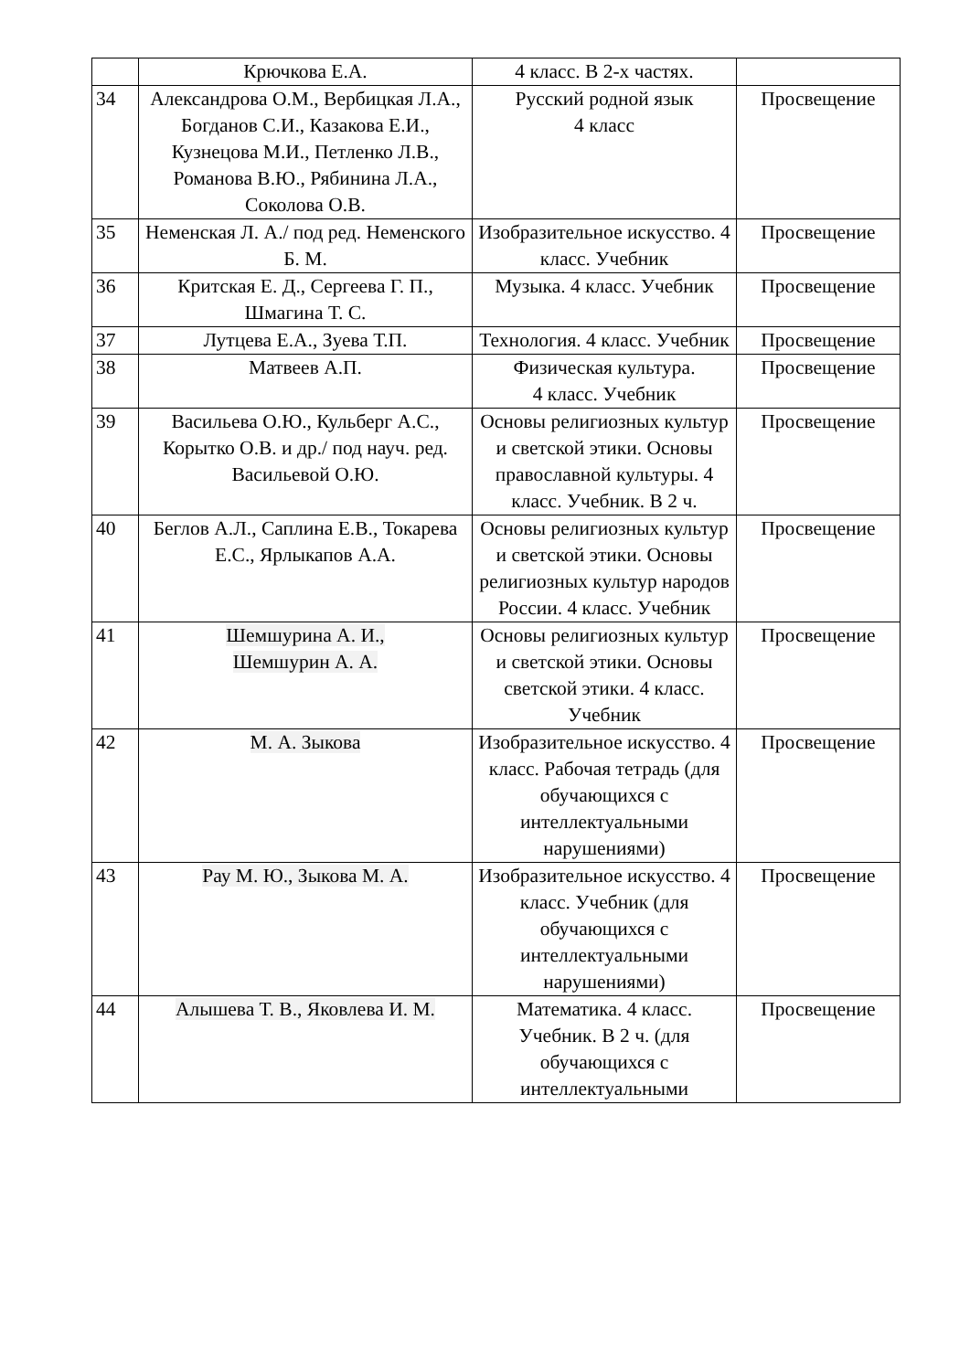| | Крючкова Е.А. | 4 класс. В 2-х частях. | |
| 34 | Александрова О.М., Вербицкая Л.А., Богданов С.И., Казакова Е.И., Кузнецова М.И., Петленко Л.В., Романова В.Ю., Рябинина Л.А., Соколова О.В. | Русский родной язык 4 класс | Просвещение |
| 35 | Неменская Л. А./ под ред. Неменского Б. М. | Изобразительное искусство. 4 класс. Учебник | Просвещение |
| 36 | Критская Е. Д., Сергеева Г. П., Шмагина Т. С. | Музыка. 4 класс. Учебник | Просвещение |
| 37 | Лутцева Е.А., Зуева Т.П. | Технология. 4 класс. Учебник | Просвещение |
| 38 | Матвеев А.П. | Физическая культура. 4 класс. Учебник | Просвещение |
| 39 | Васильева О.Ю., Кульберг А.С., Корытко О.В. и др./ под науч. ред. Васильевой О.Ю. | Основы религиозных культур и светской этики. Основы православной культуры. 4 класс. Учебник. В 2 ч. | Просвещение |
| 40 | Беглов А.Л., Саплина Е.В., Токарева Е.С., Ярлыкапов А.А. | Основы религиозных культур и светской этики. Основы религиозных культур народов России. 4 класс. Учебник | Просвещение |
| 41 | Шемшурина А. И., Шемшурин А. А. | Основы религиозных культур и светской этики. Основы светской этики. 4 класс. Учебник | Просвещение |
| 42 | М. А. Зыкова | Изобразительное искусство. 4 класс. Рабочая тетрадь (для обучающихся с интеллектуальными нарушениями) | Просвещение |
| 43 | Рау М. Ю., Зыкова М. А. | Изобразительное искусство. 4 класс. Учебник (для обучающихся с интеллектуальными нарушениями) | Просвещение |
| 44 | Алышева Т. В., Яковлева И. М. | Математика. 4 класс. Учебник. В 2 ч. (для обучающихся с интеллектуальными | Просвещение |